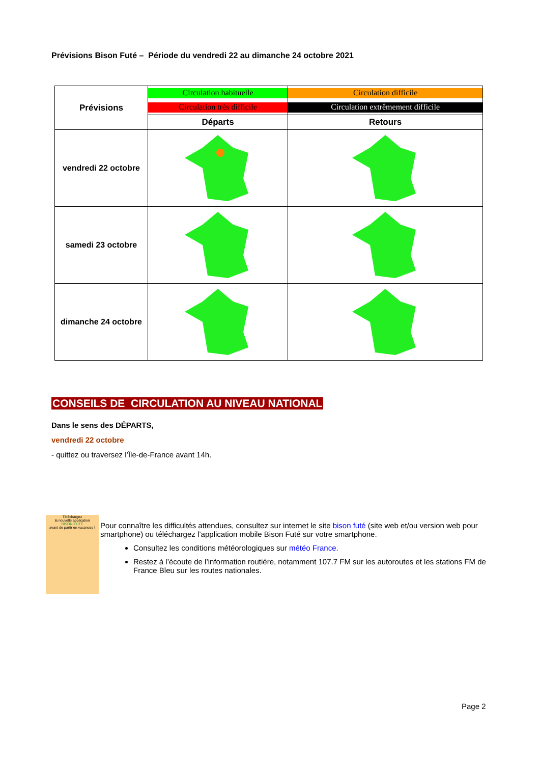Prévisions Bison Futé – Période du vendredi 22 au dimanche 24 octobre 2021
| Prévisions | Circulation habituelle | Circulation difficile |
| | Circulation très difficile | Circulation extrêmement difficile |
| | Départs | Retours |
| vendredi 22 octobre | | |
| samedi 23 octobre | | |
| dimanche 24 octobre | | |
CONSEILS DE CIRCULATION AU NIVEAU NATIONAL
Dans le sens des DÉPARTS,
vendredi 22 octobre
- quittez ou traversez l’Île-de-France avant 14h.
Téléchargez
la nouvelle application
BISON-FUTÉ
avant de partir en vacances !
Pour connaître les difficultés attendues, consultez sur internet le site bison futé (site web et/ou version web pour smartphone) ou téléchargez l’application mobile Bison Futé sur votre smartphone.
Consultez les conditions météorologiques sur météo France.
Restez à l’écoute de l’information routière, notamment 107.7 FM sur les autoroutes et les stations FM de France Bleu sur les routes nationales.
Page 2